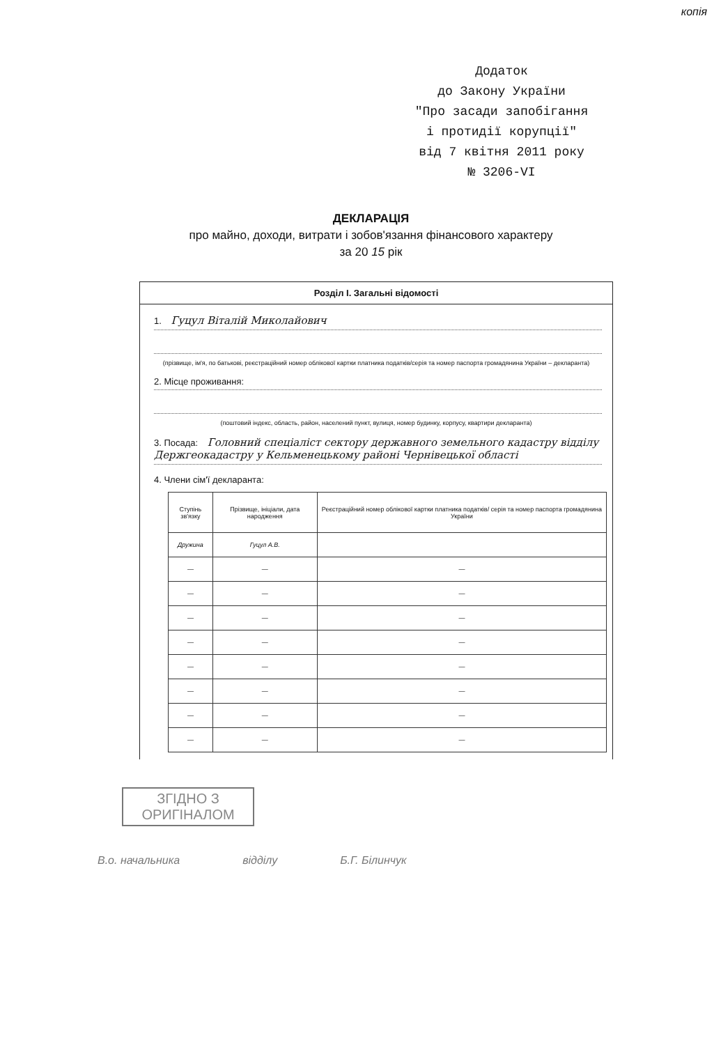копія
Додаток
до Закону України
"Про засади запобігання
і протидії корупції"
від 7 квітня 2011 року
№ 3206-VI
ДЕКЛАРАЦІЯ
про майно, доходи, витрати і зобов'язання фінансового характеру
за 20 15 рік
Розділ I. Загальні відомості
1. Гуцул Віталій Миколайович
(прізвище, ім'я, по батькові, реєстраційний номер облікової картки платника податків/серія та номер паспорта громадянина України – декларанта)
2. Місце проживання:
(поштовий індекс, область, район, населений пункт, вулиця, номер будинку, корпусу, квартири декларанта)
3. Посада: Головний спеціаліст сектору державного земельного кадастру відділу Держгеокадастру у Кельменецькому районі Чернівецької області
4. Члени сім'ї декларанта:
| Ступінь зв'язку | Прізвище, ініціали, дата народження | Реєстраційний номер облікової картки платника податків/ серія та номер паспорта громадянина України |
| --- | --- | --- |
| Дружина | Гуцул А.В. | |
| — | — | — |
| — | — | — |
| — | — | — |
| — | — | — |
| — | — | — |
| — | — | — |
| — | — | — |
| — | — | — |
ЗГІДНО З
ОРИГІНАЛОМ
В.о. начальника відділу Б.Г. Білинчук